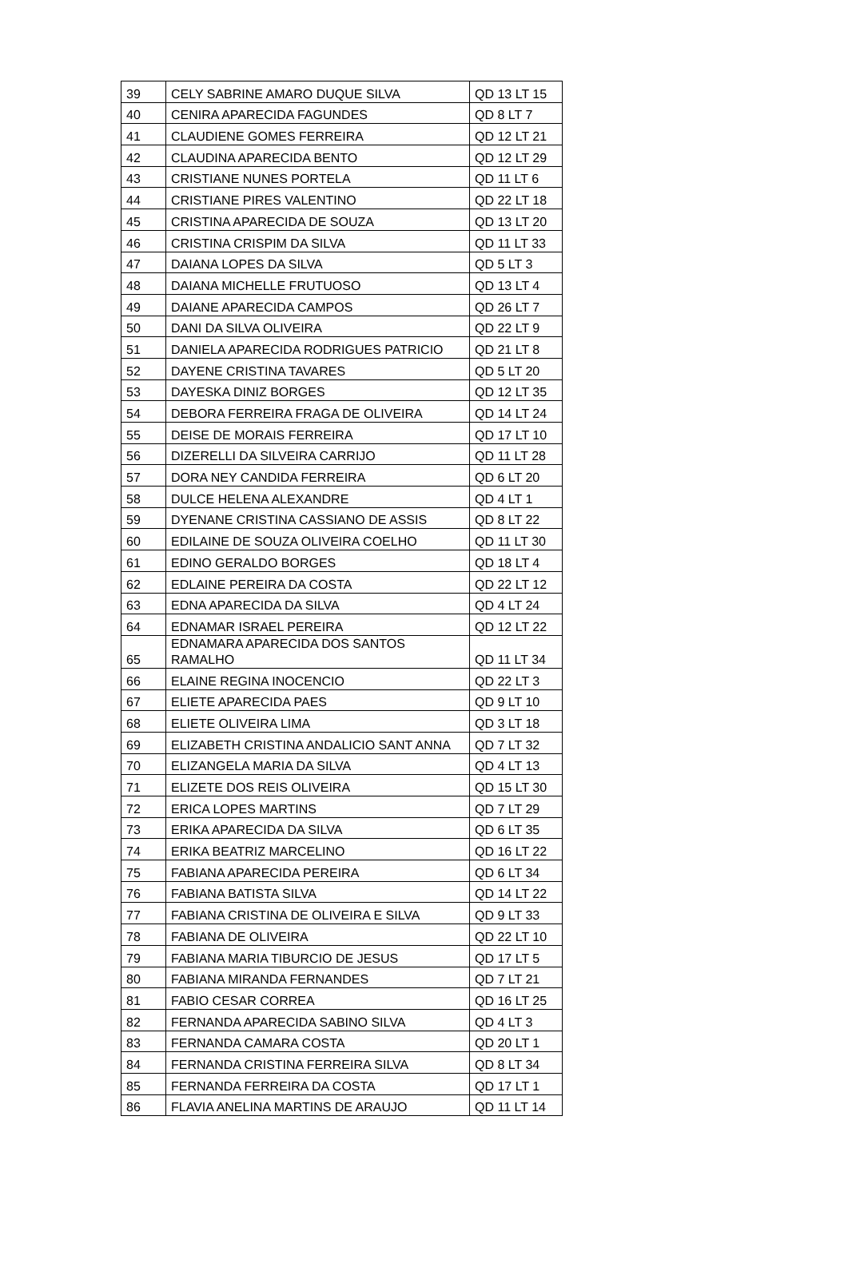| 39 | CELY SABRINE AMARO DUQUE SILVA | QD 13 LT 15 |
| 40 | CENIRA APARECIDA FAGUNDES | QD 8 LT 7 |
| 41 | CLAUDIENE GOMES FERREIRA | QD 12 LT 21 |
| 42 | CLAUDINA APARECIDA BENTO | QD 12 LT 29 |
| 43 | CRISTIANE NUNES PORTELA | QD 11 LT 6 |
| 44 | CRISTIANE PIRES VALENTINO | QD 22 LT 18 |
| 45 | CRISTINA APARECIDA DE SOUZA | QD 13 LT 20 |
| 46 | CRISTINA CRISPIM DA SILVA | QD 11 LT 33 |
| 47 | DAIANA LOPES DA SILVA | QD 5 LT 3 |
| 48 | DAIANA MICHELLE FRUTUOSO | QD 13 LT 4 |
| 49 | DAIANE APARECIDA CAMPOS | QD 26 LT 7 |
| 50 | DANI DA SILVA OLIVEIRA | QD 22 LT 9 |
| 51 | DANIELA APARECIDA RODRIGUES PATRICIO | QD 21 LT 8 |
| 52 | DAYENE CRISTINA TAVARES | QD 5 LT 20 |
| 53 | DAYESKA DINIZ BORGES | QD 12 LT 35 |
| 54 | DEBORA FERREIRA FRAGA DE OLIVEIRA | QD 14 LT 24 |
| 55 | DEISE DE MORAIS FERREIRA | QD 17 LT 10 |
| 56 | DIZERELLI DA SILVEIRA CARRIJO | QD 11 LT 28 |
| 57 | DORA NEY CANDIDA FERREIRA | QD 6 LT 20 |
| 58 | DULCE HELENA ALEXANDRE | QD 4 LT 1 |
| 59 | DYENANE CRISTINA CASSIANO DE ASSIS | QD 8 LT 22 |
| 60 | EDILAINE DE SOUZA OLIVEIRA COELHO | QD 11 LT 30 |
| 61 | EDINO GERALDO BORGES | QD 18 LT 4 |
| 62 | EDLAINE PEREIRA DA COSTA | QD 22 LT 12 |
| 63 | EDNA APARECIDA DA SILVA | QD 4 LT 24 |
| 64 | EDNAMAR ISRAEL PEREIRA | QD 12 LT 22 |
| 65 | EDNAMARA APARECIDA DOS SANTOS RAMALHO | QD 11 LT 34 |
| 66 | ELAINE REGINA INOCENCIO | QD 22 LT 3 |
| 67 | ELIETE APARECIDA PAES | QD 9 LT 10 |
| 68 | ELIETE OLIVEIRA LIMA | QD 3 LT 18 |
| 69 | ELIZABETH CRISTINA ANDALICIO SANT ANNA | QD 7 LT 32 |
| 70 | ELIZANGELA MARIA DA SILVA | QD 4 LT 13 |
| 71 | ELIZETE DOS REIS OLIVEIRA | QD 15 LT 30 |
| 72 | ERICA LOPES MARTINS | QD 7 LT 29 |
| 73 | ERIKA APARECIDA DA SILVA | QD 6 LT 35 |
| 74 | ERIKA BEATRIZ MARCELINO | QD 16 LT 22 |
| 75 | FABIANA APARECIDA PEREIRA | QD 6 LT 34 |
| 76 | FABIANA BATISTA SILVA | QD 14 LT 22 |
| 77 | FABIANA CRISTINA DE OLIVEIRA E SILVA | QD 9 LT 33 |
| 78 | FABIANA DE OLIVEIRA | QD 22 LT 10 |
| 79 | FABIANA MARIA TIBURCIO DE JESUS | QD 17 LT 5 |
| 80 | FABIANA MIRANDA FERNANDES | QD 7 LT 21 |
| 81 | FABIO CESAR CORREA | QD 16 LT 25 |
| 82 | FERNANDA APARECIDA SABINO SILVA | QD 4 LT 3 |
| 83 | FERNANDA CAMARA COSTA | QD 20 LT 1 |
| 84 | FERNANDA CRISTINA FERREIRA SILVA | QD 8 LT 34 |
| 85 | FERNANDA FERREIRA DA COSTA | QD 17 LT 1 |
| 86 | FLAVIA ANELINA MARTINS DE ARAUJO | QD 11 LT 14 |